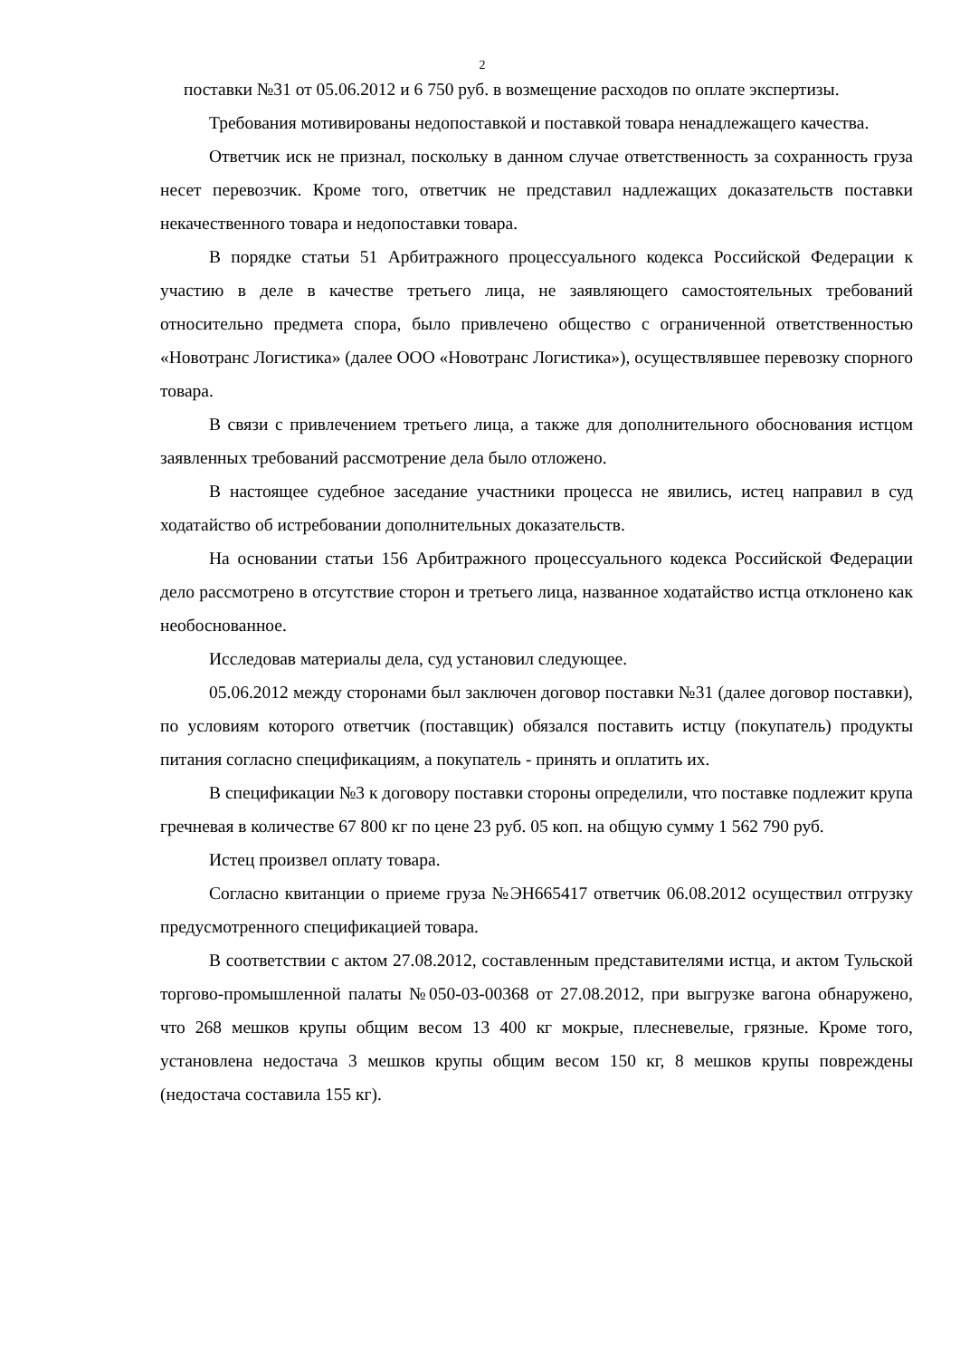2
поставки №31 от 05.06.2012 и 6 750 руб. в возмещение расходов по оплате экспертизы.
Требования мотивированы недопоставкой и поставкой товара ненадлежащего качества.
Ответчик иск не признал, поскольку в данном случае ответственность за сохранность груза несет перевозчик. Кроме того, ответчик не представил надлежащих доказательств поставки некачественного товара и недопоставки товара.
В порядке статьи 51 Арбитражного процессуального кодекса Российской Федерации к участию в деле в качестве третьего лица, не заявляющего самостоятельных требований относительно предмета спора, было привлечено общество с ограниченной ответственностью «Новотранс Логистика» (далее ООО «Новотранс Логистика»), осуществлявшее перевозку спорного товара.
В связи с привлечением третьего лица, а также для дополнительного обоснования истцом заявленных требований рассмотрение дела было отложено.
В настоящее судебное заседание участники процесса не явились, истец направил в суд ходатайство об истребовании дополнительных доказательств.
На основании статьи 156 Арбитражного процессуального кодекса Российской Федерации дело рассмотрено в отсутствие сторон и третьего лица, названное ходатайство истца отклонено как необоснованное.
Исследовав материалы дела, суд установил следующее.
05.06.2012 между сторонами был заключен договор поставки №31 (далее договор поставки), по условиям которого ответчик (поставщик) обязался поставить истцу (покупатель) продукты питания согласно спецификациям, а покупатель - принять и оплатить их.
В спецификации №3 к договору поставки стороны определили, что поставке подлежит крупа гречневая в количестве 67 800 кг по цене 23 руб. 05 коп. на общую сумму 1 562 790 руб.
Истец произвел оплату товара.
Согласно квитанции о приеме груза №ЭН665417 ответчик 06.08.2012 осуществил отгрузку предусмотренного спецификацией товара.
В соответствии с актом 27.08.2012, составленным представителями истца, и актом Тульской торгово-промышленной палаты №050-03-00368 от 27.08.2012, при выгрузке вагона обнаружено, что 268 мешков крупы общим весом 13 400 кг мокрые, плесневелые, грязные. Кроме того, установлена недостача 3 мешков крупы общим весом 150 кг, 8 мешков крупы повреждены (недостача составила 155 кг).